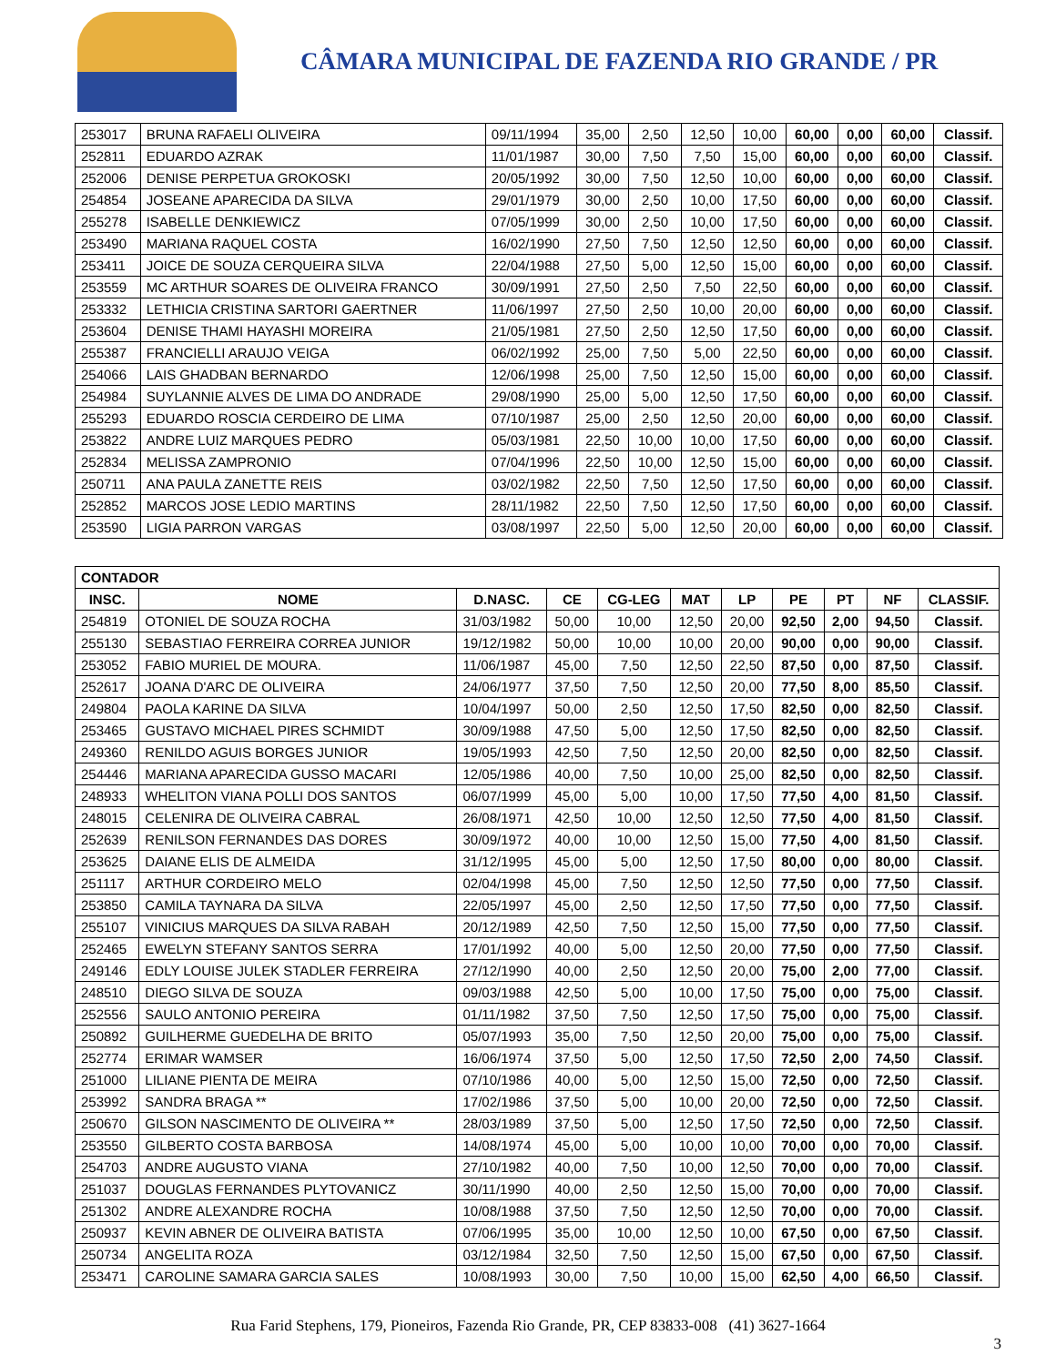CÂMARA MUNICIPAL DE FAZENDA RIO GRANDE / PR
| 253017 | BRUNA RAFAELI OLIVEIRA | 09/11/1994 | 35,00 | 2,50 | 12,50 | 10,00 | 60,00 | 0,00 | 60,00 | Classif. |
| 252811 | EDUARDO AZRAK | 11/01/1987 | 30,00 | 7,50 | 7,50 | 15,00 | 60,00 | 0,00 | 60,00 | Classif. |
| 252006 | DENISE PERPETUA GROKOSKI | 20/05/1992 | 30,00 | 7,50 | 12,50 | 10,00 | 60,00 | 0,00 | 60,00 | Classif. |
| 254854 | JOSEANE APARECIDA DA SILVA | 29/01/1979 | 30,00 | 2,50 | 10,00 | 17,50 | 60,00 | 0,00 | 60,00 | Classif. |
| 255278 | ISABELLE DENKIEWICZ | 07/05/1999 | 30,00 | 2,50 | 10,00 | 17,50 | 60,00 | 0,00 | 60,00 | Classif. |
| 253490 | MARIANA RAQUEL COSTA | 16/02/1990 | 27,50 | 7,50 | 12,50 | 12,50 | 60,00 | 0,00 | 60,00 | Classif. |
| 253411 | JOICE DE SOUZA CERQUEIRA SILVA | 22/04/1988 | 27,50 | 5,00 | 12,50 | 15,00 | 60,00 | 0,00 | 60,00 | Classif. |
| 253559 | MC ARTHUR SOARES DE OLIVEIRA FRANCO | 30/09/1991 | 27,50 | 2,50 | 7,50 | 22,50 | 60,00 | 0,00 | 60,00 | Classif. |
| 253332 | LETHICIA CRISTINA SARTORI GAERTNER | 11/06/1997 | 27,50 | 2,50 | 10,00 | 20,00 | 60,00 | 0,00 | 60,00 | Classif. |
| 253604 | DENISE THAMI HAYASHI MOREIRA | 21/05/1981 | 27,50 | 2,50 | 12,50 | 17,50 | 60,00 | 0,00 | 60,00 | Classif. |
| 255387 | FRANCIELLI ARAUJO VEIGA | 06/02/1992 | 25,00 | 7,50 | 5,00 | 22,50 | 60,00 | 0,00 | 60,00 | Classif. |
| 254066 | LAIS GHADBAN BERNARDO | 12/06/1998 | 25,00 | 7,50 | 12,50 | 15,00 | 60,00 | 0,00 | 60,00 | Classif. |
| 254984 | SUYLANNIE ALVES DE LIMA DO ANDRADE | 29/08/1990 | 25,00 | 5,00 | 12,50 | 17,50 | 60,00 | 0,00 | 60,00 | Classif. |
| 255293 | EDUARDO ROSCIA CERDEIRO DE LIMA | 07/10/1987 | 25,00 | 2,50 | 12,50 | 20,00 | 60,00 | 0,00 | 60,00 | Classif. |
| 253822 | ANDRE LUIZ MARQUES PEDRO | 05/03/1981 | 22,50 | 10,00 | 10,00 | 17,50 | 60,00 | 0,00 | 60,00 | Classif. |
| 252834 | MELISSA ZAMPRONIO | 07/04/1996 | 22,50 | 10,00 | 12,50 | 15,00 | 60,00 | 0,00 | 60,00 | Classif. |
| 250711 | ANA PAULA ZANETTE REIS | 03/02/1982 | 22,50 | 7,50 | 12,50 | 17,50 | 60,00 | 0,00 | 60,00 | Classif. |
| 252852 | MARCOS JOSE LEDIO MARTINS | 28/11/1982 | 22,50 | 7,50 | 12,50 | 17,50 | 60,00 | 0,00 | 60,00 | Classif. |
| 253590 | LIGIA PARRON VARGAS | 03/08/1997 | 22,50 | 5,00 | 12,50 | 20,00 | 60,00 | 0,00 | 60,00 | Classif. |
| CONTADOR | | | | | | | | | | |
| --- | --- | --- | --- | --- | --- | --- | --- | --- | --- | --- |
| INSC. | NOME | D.NASC. | CE | CG-LEG | MAT | LP | PE | PT | NF | CLASSIF. |
| 254819 | OTONIEL DE SOUZA ROCHA | 31/03/1982 | 50,00 | 10,00 | 12,50 | 20,00 | 92,50 | 2,00 | 94,50 | Classif. |
| 255130 | SEBASTIAO FERREIRA CORREA JUNIOR | 19/12/1982 | 50,00 | 10,00 | 10,00 | 20,00 | 90,00 | 0,00 | 90,00 | Classif. |
| 253052 | FABIO MURIEL DE MOURA. | 11/06/1987 | 45,00 | 7,50 | 12,50 | 22,50 | 87,50 | 0,00 | 87,50 | Classif. |
| 252617 | JOANA D'ARC DE OLIVEIRA | 24/06/1977 | 37,50 | 7,50 | 12,50 | 20,00 | 77,50 | 8,00 | 85,50 | Classif. |
| 249804 | PAOLA KARINE DA SILVA | 10/04/1997 | 50,00 | 2,50 | 12,50 | 17,50 | 82,50 | 0,00 | 82,50 | Classif. |
| 253465 | GUSTAVO MICHAEL PIRES SCHMIDT | 30/09/1988 | 47,50 | 5,00 | 12,50 | 17,50 | 82,50 | 0,00 | 82,50 | Classif. |
| 249360 | RENILDO AGUIS BORGES JUNIOR | 19/05/1993 | 42,50 | 7,50 | 12,50 | 20,00 | 82,50 | 0,00 | 82,50 | Classif. |
| 254446 | MARIANA APARECIDA GUSSO MACARI | 12/05/1986 | 40,00 | 7,50 | 10,00 | 25,00 | 82,50 | 0,00 | 82,50 | Classif. |
| 248933 | WHELITON VIANA POLLI DOS SANTOS | 06/07/1999 | 45,00 | 5,00 | 10,00 | 17,50 | 77,50 | 4,00 | 81,50 | Classif. |
| 248015 | CELENIRA DE OLIVEIRA CABRAL | 26/08/1971 | 42,50 | 10,00 | 12,50 | 12,50 | 77,50 | 4,00 | 81,50 | Classif. |
| 252639 | RENILSON FERNANDES DAS DORES | 30/09/1972 | 40,00 | 10,00 | 12,50 | 15,00 | 77,50 | 4,00 | 81,50 | Classif. |
| 253625 | DAIANE ELIS DE ALMEIDA | 31/12/1995 | 45,00 | 5,00 | 12,50 | 17,50 | 80,00 | 0,00 | 80,00 | Classif. |
| 251117 | ARTHUR CORDEIRO MELO | 02/04/1998 | 45,00 | 7,50 | 12,50 | 12,50 | 77,50 | 0,00 | 77,50 | Classif. |
| 253850 | CAMILA TAYNARA DA SILVA | 22/05/1997 | 45,00 | 2,50 | 12,50 | 17,50 | 77,50 | 0,00 | 77,50 | Classif. |
| 255107 | VINICIUS MARQUES DA SILVA RABAH | 20/12/1989 | 42,50 | 7,50 | 12,50 | 15,00 | 77,50 | 0,00 | 77,50 | Classif. |
| 252465 | EWELYN STEFANY SANTOS SERRA | 17/01/1992 | 40,00 | 5,00 | 12,50 | 20,00 | 77,50 | 0,00 | 77,50 | Classif. |
| 249146 | EDLY LOUISE JULEK STADLER FERREIRA | 27/12/1990 | 40,00 | 2,50 | 12,50 | 20,00 | 75,00 | 2,00 | 77,00 | Classif. |
| 248510 | DIEGO SILVA DE SOUZA | 09/03/1988 | 42,50 | 5,00 | 10,00 | 17,50 | 75,00 | 0,00 | 75,00 | Classif. |
| 252556 | SAULO ANTONIO PEREIRA | 01/11/1982 | 37,50 | 7,50 | 12,50 | 17,50 | 75,00 | 0,00 | 75,00 | Classif. |
| 250892 | GUILHERME GUEDELHA DE BRITO | 05/07/1993 | 35,00 | 7,50 | 12,50 | 20,00 | 75,00 | 0,00 | 75,00 | Classif. |
| 252774 | ERIMAR WAMSER | 16/06/1974 | 37,50 | 5,00 | 12,50 | 17,50 | 72,50 | 2,00 | 74,50 | Classif. |
| 251000 | LILIANE PIENTA DE MEIRA | 07/10/1986 | 40,00 | 5,00 | 12,50 | 15,00 | 72,50 | 0,00 | 72,50 | Classif. |
| 253992 | SANDRA BRAGA ** | 17/02/1986 | 37,50 | 5,00 | 10,00 | 20,00 | 72,50 | 0,00 | 72,50 | Classif. |
| 250670 | GILSON NASCIMENTO DE OLIVEIRA ** | 28/03/1989 | 37,50 | 5,00 | 12,50 | 17,50 | 72,50 | 0,00 | 72,50 | Classif. |
| 253550 | GILBERTO COSTA BARBOSA | 14/08/1974 | 45,00 | 5,00 | 10,00 | 10,00 | 70,00 | 0,00 | 70,00 | Classif. |
| 254703 | ANDRE AUGUSTO VIANA | 27/10/1982 | 40,00 | 7,50 | 10,00 | 12,50 | 70,00 | 0,00 | 70,00 | Classif. |
| 251037 | DOUGLAS FERNANDES PLYTOVANICZ | 30/11/1990 | 40,00 | 2,50 | 12,50 | 15,00 | 70,00 | 0,00 | 70,00 | Classif. |
| 251302 | ANDRE ALEXANDRE ROCHA | 10/08/1988 | 37,50 | 7,50 | 12,50 | 12,50 | 70,00 | 0,00 | 70,00 | Classif. |
| 250937 | KEVIN ABNER DE OLIVEIRA BATISTA | 07/06/1995 | 35,00 | 10,00 | 12,50 | 10,00 | 67,50 | 0,00 | 67,50 | Classif. |
| 250734 | ANGELITA ROZA | 03/12/1984 | 32,50 | 7,50 | 12,50 | 15,00 | 67,50 | 0,00 | 67,50 | Classif. |
| 253471 | CAROLINE SAMARA GARCIA SALES | 10/08/1993 | 30,00 | 7,50 | 10,00 | 15,00 | 62,50 | 4,00 | 66,50 | Classif. |
Rua Farid Stephens, 179, Pioneiros, Fazenda Rio Grande, PR, CEP 83833-008 (41) 3627-1664
3